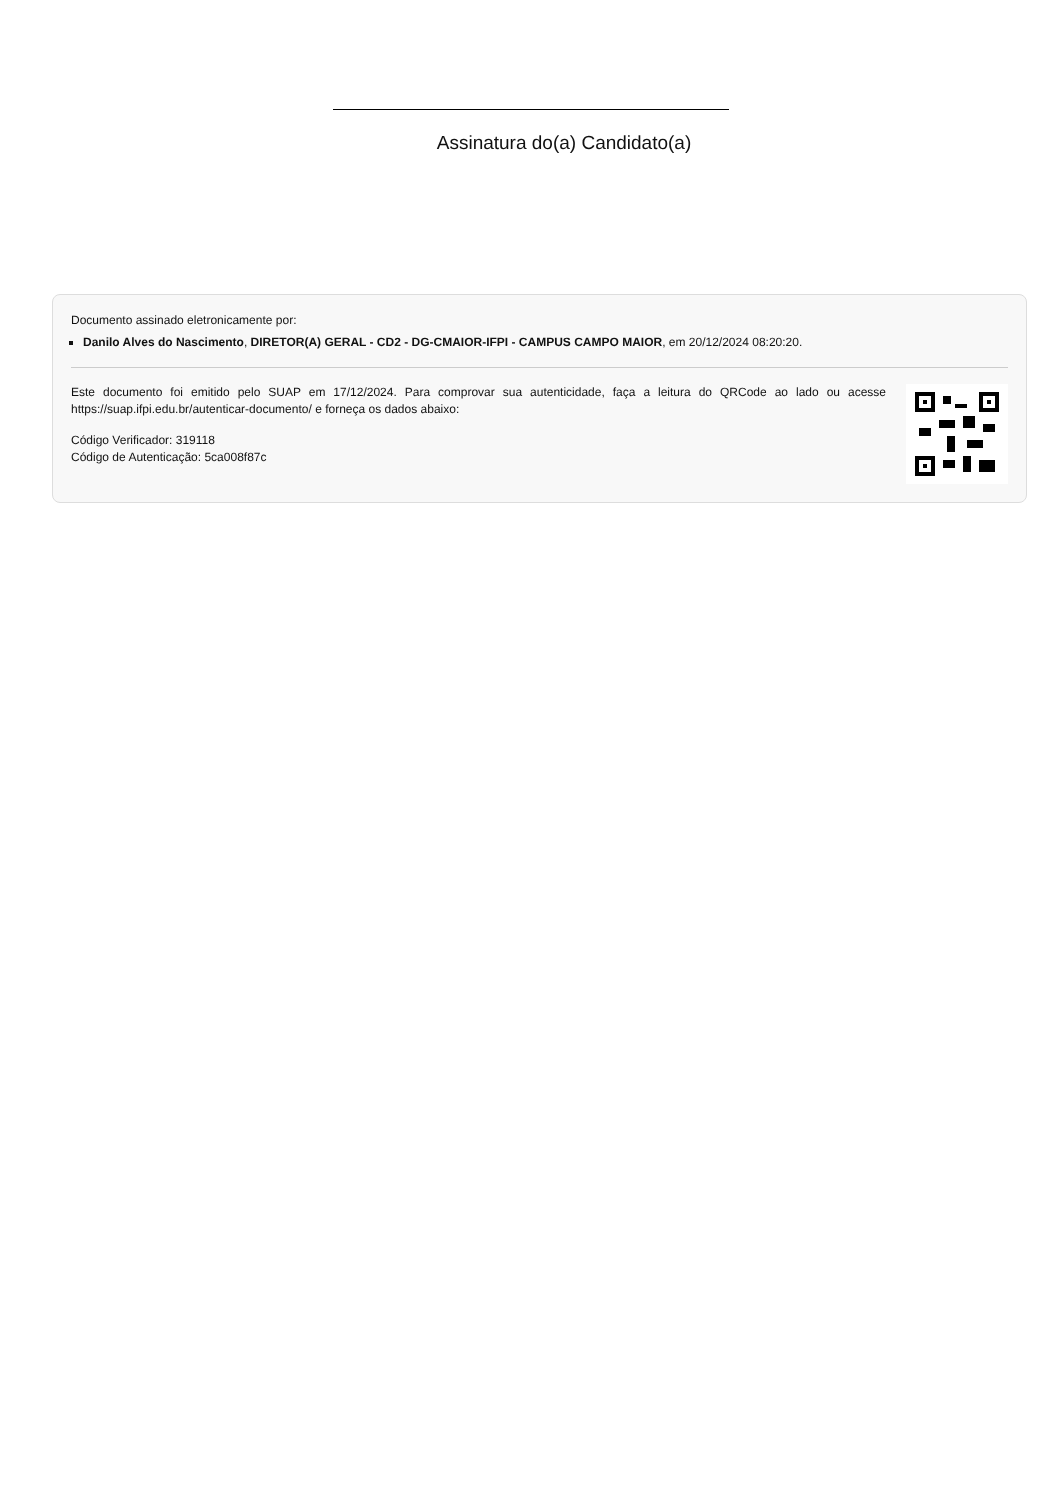Assinatura do(a) Candidato(a)
Documento assinado eletronicamente por:
Danilo Alves do Nascimento, DIRETOR(A) GERAL - CD2 - DG-CMAIOR-IFPI - CAMPUS CAMPO MAIOR, em 20/12/2024 08:20:20.
Este documento foi emitido pelo SUAP em 17/12/2024. Para comprovar sua autenticidade, faça a leitura do QRCode ao lado ou acesse https://suap.ifpi.edu.br/autenticar-documento/ e forneça os dados abaixo:
Código Verificador: 319118
Código de Autenticação: 5ca008f87c